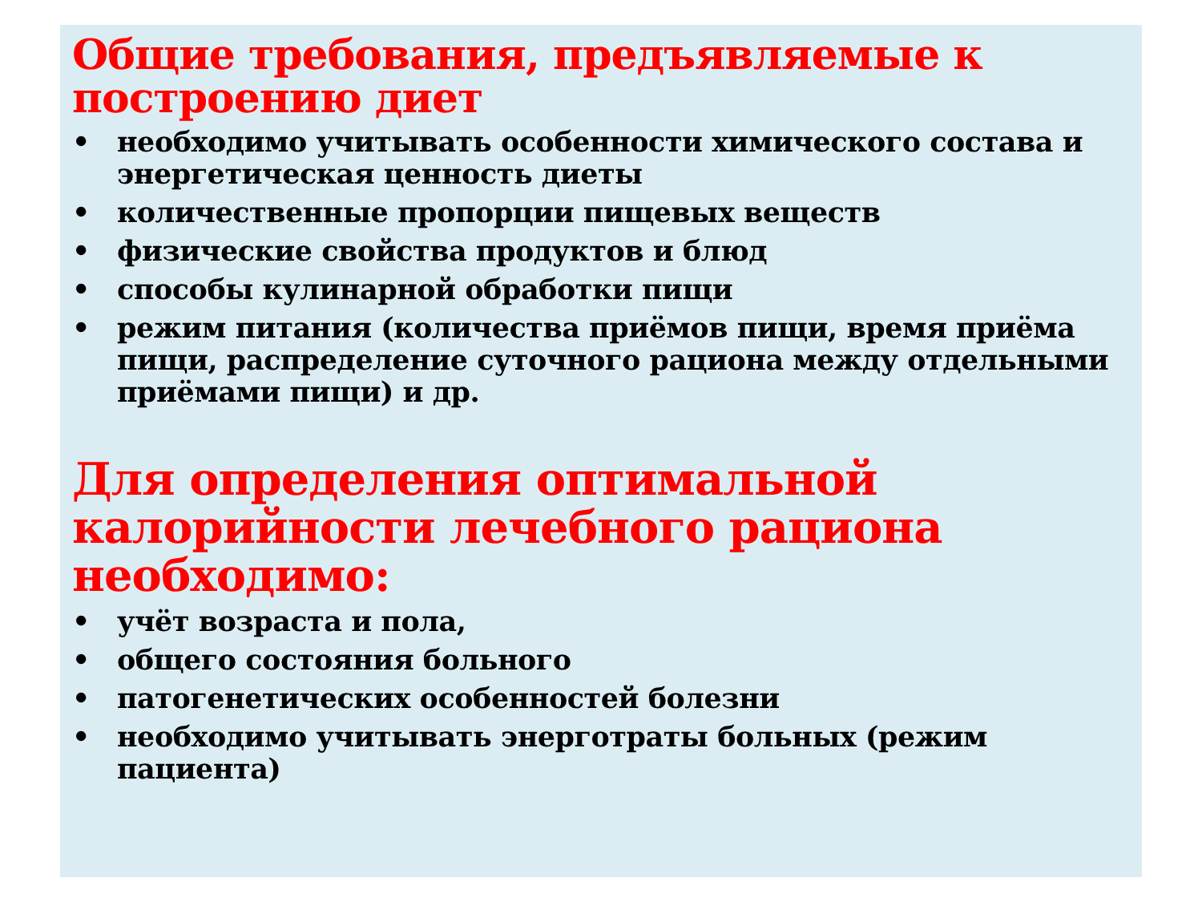Общие требования, предъявляемые к построению диет
• необходимо учитывать особенности химического состава и энергетическая ценность диеты
• количественные пропорции пищевых веществ
• физические свойства продуктов и блюд
• способы кулинарной обработки пищи
• режим питания (количества приёмов пищи, время приёма пищи, распределение суточного рациона между отдельными приёмами пищи) и др.
Для определения оптимальной калорийности лечебного рациона необходимо:
• учёт возраста и пола,
• общего состояния больного
• патогенетических особенностей болезни
• необходимо учитывать энерготраты больных (режим пациента)